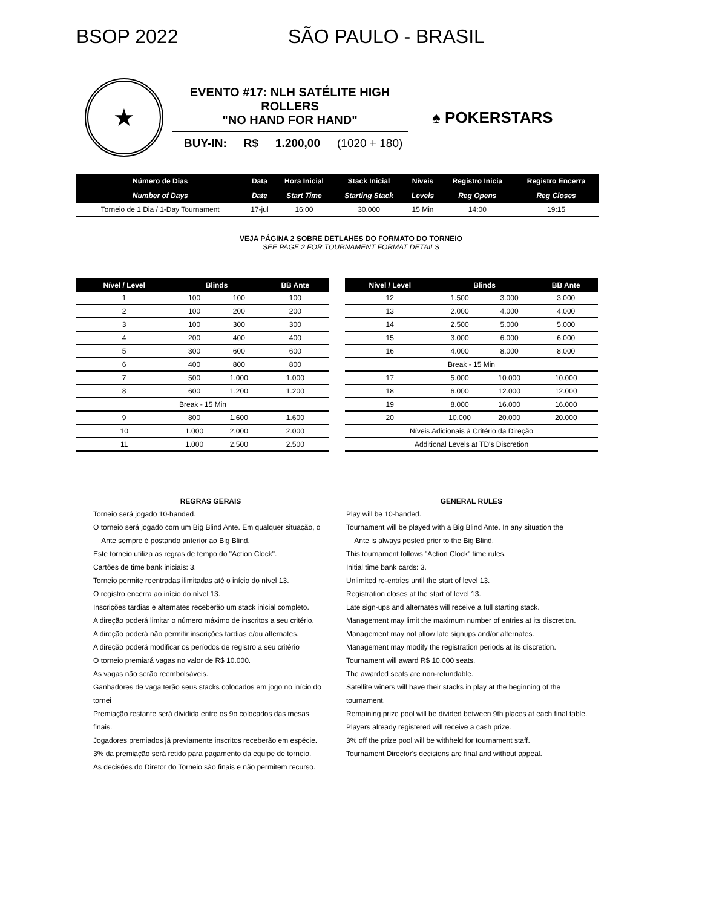BSOP 2022 SÃO PAULO - BRASIL
★
EVENTO #17: NLH SATÉLITE HIGH ROLLERS
"NO HAND FOR HAND"
BUY-IN: R$ 1.200,00 (1020 + 180)
♠ POKERSTARS
| Número de Dias | Data | Hora Inicial | Stack Inicial | Níveis | Registro Inicia | Registro Encerra |
| --- | --- | --- | --- | --- | --- | --- |
| Number of Days | Date | Start Time | Starting Stack | Levels | Reg Opens | Reg Closes |
| Torneio de 1 Dia / 1-Day Tournament | 17-jul | 16:00 | 30.000 | 15 Min | 14:00 | 19:15 |
VEJA PÁGINA 2 SOBRE DETLAHES DO FORMATO DO TORNEIO
SEE PAGE 2 FOR TOURNAMENT FORMAT DETAILS
| Nível / Level | Blinds | | BB Ante |
| --- | --- | --- | --- |
| 1 | 100 | 100 | 100 |
| 2 | 100 | 200 | 200 |
| 3 | 100 | 300 | 300 |
| 4 | 200 | 400 | 400 |
| 5 | 300 | 600 | 600 |
| 6 | 400 | 800 | 800 |
| 7 | 500 | 1.000 | 1.000 |
| 8 | 600 | 1.200 | 1.200 |
| Break - 15 Min | | | |
| 9 | 800 | 1.600 | 1.600 |
| 10 | 1.000 | 2.000 | 2.000 |
| 11 | 1.000 | 2.500 | 2.500 |
| Nível / Level | Blinds | | BB Ante |
| --- | --- | --- | --- |
| 12 | 1.500 | 3.000 | 3.000 |
| 13 | 2.000 | 4.000 | 4.000 |
| 14 | 2.500 | 5.000 | 5.000 |
| 15 | 3.000 | 6.000 | 6.000 |
| 16 | 4.000 | 8.000 | 8.000 |
| Break - 15 Min | | | |
| 17 | 5.000 | 10.000 | 10.000 |
| 18 | 6.000 | 12.000 | 12.000 |
| 19 | 8.000 | 16.000 | 16.000 |
| 20 | 10.000 | 20.000 | 20.000 |
| Níveis Adicionais à Critério da Direção | | | |
| Additional Levels at TD's Discretion | | | |
REGRAS GERAIS
Torneio será jogado 10-handed.
O torneio será jogado com um Big Blind Ante. Em qualquer situação, o
Ante sempre é postando anterior ao Big Blind.
Este torneio utiliza as regras de tempo do "Action Clock".
Cartões de time bank iniciais: 3.
Torneio permite reentradas ilimitadas até o início do nível 13.
O registro encerra ao início do nível 13.
Inscrições tardias e alternates receberão um stack inicial completo.
A direção poderá limitar o número máximo de inscritos a seu critério.
A direção poderá não permitir inscrições tardias e/ou alternates.
A direção poderá modificar os períodos de registro a seu critério
O torneio premiará vagas no valor de R$ 10.000.
As vagas não serão reembolsáveis.
Ganhadores de vaga terão seus stacks colocados em jogo no início do tornei
Premiação restante será dividida entre os 9o colocados das mesas finais.
Jogadores premiados já previamente inscritos receberão em espécie.
3% da premiação será retido para pagamento da equipe de torneio.
As decisões do Diretor do Torneio são finais e não permitem recurso.
GENERAL RULES
Play will be 10-handed.
Tournament will be played with a Big Blind Ante. In any situation the
Ante is always posted prior to the Big Blind.
This tournament follows "Action Clock" time rules.
Initial time bank cards: 3.
Unlimited re-entries until the start of level 13.
Registration closes at the start of level 13.
Late sign-ups and alternates will receive a full starting stack.
Management may limit the maximum number of entries at its discretion.
Management may not allow late signups and/or alternates.
Management may modify the registration periods at its discretion.
Tournament will award R$ 10.000 seats.
The awarded seats are non-refundable.
Satellite winers will have their stacks in play at the beginning of the tournament.
Remaining prize pool will be divided between 9th places at each final table.
Players already registered will receive a cash prize.
3% off the prize pool will be withheld for tournament staff.
Tournament Director's decisions are final and without appeal.